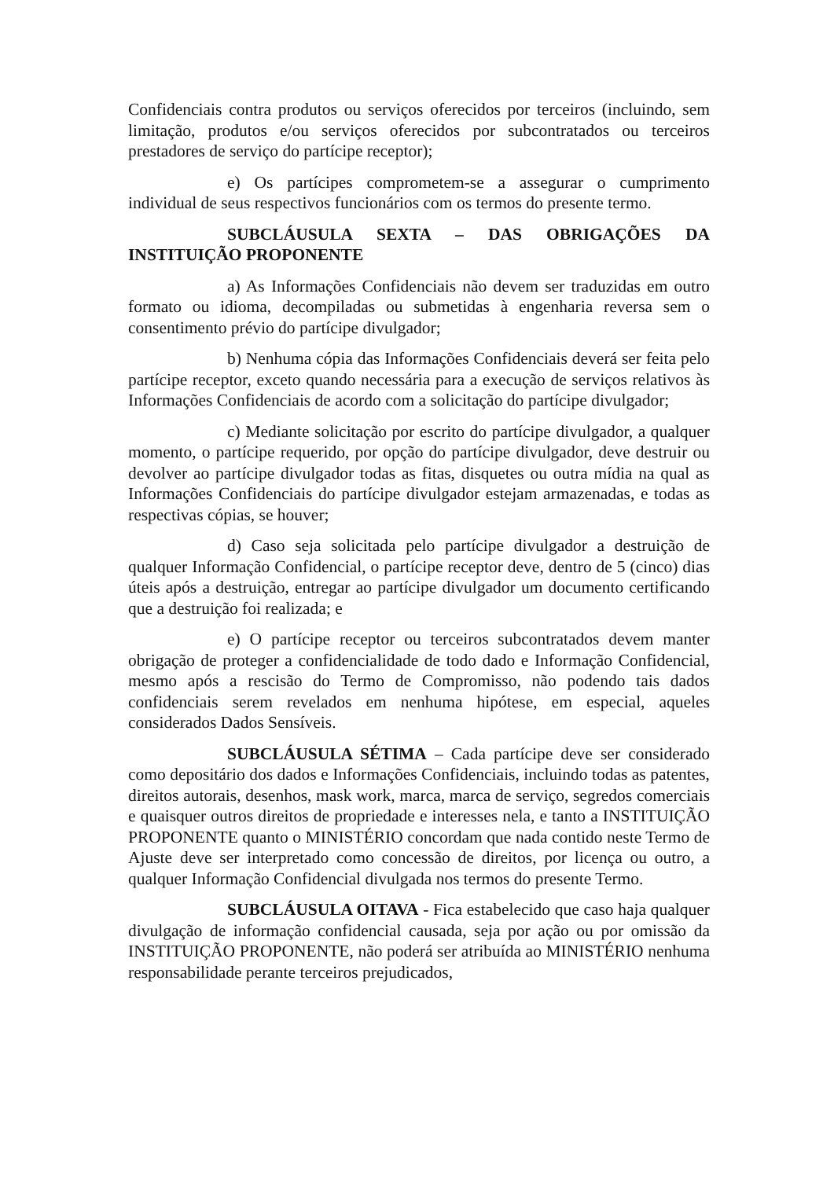Confidenciais contra produtos ou serviços oferecidos por terceiros (incluindo, sem limitação, produtos e/ou serviços oferecidos por subcontratados ou terceiros prestadores de serviço do partícipe receptor);
e) Os partícipes comprometem-se a assegurar o cumprimento individual de seus respectivos funcionários com os termos do presente termo.
SUBCLÁUSULA SEXTA – DAS OBRIGAÇÕES DA INSTITUIÇÃO PROPONENTE
a) As Informações Confidenciais não devem ser traduzidas em outro formato ou idioma, decompiladas ou submetidas à engenharia reversa sem o consentimento prévio do partícipe divulgador;
b) Nenhuma cópia das Informações Confidenciais deverá ser feita pelo partícipe receptor, exceto quando necessária para a execução de serviços relativos às Informações Confidenciais de acordo com a solicitação do partícipe divulgador;
c) Mediante solicitação por escrito do partícipe divulgador, a qualquer momento, o partícipe requerido, por opção do partícipe divulgador, deve destruir ou devolver ao partícipe divulgador todas as fitas, disquetes ou outra mídia na qual as Informações Confidenciais do partícipe divulgador estejam armazenadas, e todas as respectivas cópias, se houver;
d) Caso seja solicitada pelo partícipe divulgador a destruição de qualquer Informação Confidencial, o partícipe receptor deve, dentro de 5 (cinco) dias úteis após a destruição, entregar ao partícipe divulgador um documento certificando que a destruição foi realizada; e
e) O partícipe receptor ou terceiros subcontratados devem manter obrigação de proteger a confidencialidade de todo dado e Informação Confidencial, mesmo após a rescisão do Termo de Compromisso, não podendo tais dados confidenciais serem revelados em nenhuma hipótese, em especial, aqueles considerados Dados Sensíveis.
SUBCLÁUSULA SÉTIMA – Cada partícipe deve ser considerado como depositário dos dados e Informações Confidenciais, incluindo todas as patentes, direitos autorais, desenhos, mask work, marca, marca de serviço, segredos comerciais e quaisquer outros direitos de propriedade e interesses nela, e tanto a INSTITUIÇÃO PROPONENTE quanto o MINISTÉRIO concordam que nada contido neste Termo de Ajuste deve ser interpretado como concessão de direitos, por licença ou outro, a qualquer Informação Confidencial divulgada nos termos do presente Termo.
SUBCLÁUSULA OITAVA - Fica estabelecido que caso haja qualquer divulgação de informação confidencial causada, seja por ação ou por omissão da INSTITUIÇÃO PROPONENTE, não poderá ser atribuída ao MINISTÉRIO nenhuma responsabilidade perante terceiros prejudicados,